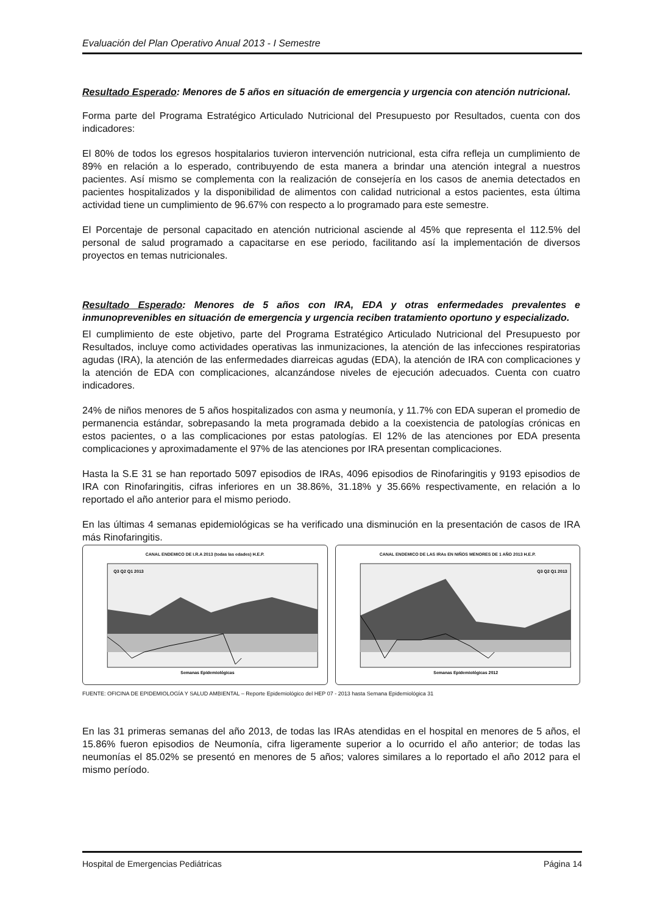Evaluación del Plan Operativo Anual 2013 - I Semestre
Resultado Esperado: Menores de 5 años en situación de emergencia y urgencia con atención nutricional.
Forma parte del Programa Estratégico Articulado Nutricional del Presupuesto por Resultados, cuenta con dos indicadores:
El 80% de todos los egresos hospitalarios tuvieron intervención nutricional, esta cifra refleja un cumplimiento de 89% en relación a lo esperado, contribuyendo de esta manera a brindar una atención integral a nuestros pacientes. Así mismo se complementa con la realización de consejería en los casos de anemia detectados en pacientes hospitalizados y la disponibilidad de alimentos con calidad nutricional a estos pacientes, esta última actividad tiene un cumplimiento de 96.67% con respecto a lo programado para este semestre.
El Porcentaje de personal capacitado en atención nutricional asciende al 45% que representa el 112.5% del personal de salud programado a capacitarse en ese periodo, facilitando así la implementación de diversos proyectos en temas nutricionales.
Resultado Esperado: Menores de 5 años con IRA, EDA y otras enfermedades prevalentes e inmunoprevenibles en situación de emergencia y urgencia reciben tratamiento oportuno y especializado.
El cumplimiento de este objetivo, parte del Programa Estratégico Articulado Nutricional del Presupuesto por Resultados, incluye como actividades operativas las inmunizaciones, la atención de las infecciones respiratorias agudas (IRA), la atención de las enfermedades diarreicas agudas (EDA), la atención de IRA con complicaciones y la atención de EDA con complicaciones, alcanzándose niveles de ejecución adecuados. Cuenta con cuatro indicadores.
24% de niños menores de 5 años hospitalizados con asma y neumonía, y 11.7% con EDA superan el promedio de permanencia estándar, sobrepasando la meta programada debido a la coexistencia de patologías crónicas en estos pacientes, o a las complicaciones por estas patologías. El 12% de las atenciones por EDA presenta complicaciones y aproximadamente el 97% de las atenciones por IRA presentan complicaciones.
Hasta la S.E 31 se han reportado 5097 episodios de IRAs, 4096 episodios de Rinofaringitis y 9193 episodios de IRA con Rinofaringitis, cifras inferiores en un 38.86%, 31.18% y 35.66% respectivamente, en relación a lo reportado el año anterior para el mismo periodo.
En las últimas 4 semanas epidemiológicas se ha verificado una disminución en la presentación de casos de IRA más Rinofaringitis.
CANAL ENDEMICO DE I.R.A 2013 (todas las edades) H.E.P.
Q3 Q2 Q1 2013
Semanas Epidemiológicas
CANAL ENDEMICO DE LAS IRAs EN NIÑOS MENORES DE 1 AÑO 2013 H.E.P.
Q3 Q2 Q1 2013
Semanas Epidemiológicas 2012
FUENTE: OFICINA DE EPIDEMIOLOGÍA Y SALUD AMBIENTAL – Reporte Epidemiológico del HEP 07 - 2013 hasta Semana Epidemiológica 31
En las 31 primeras semanas del año 2013, de todas las IRAs atendidas en el hospital en menores de 5 años, el 15.86% fueron episodios de Neumonía, cifra ligeramente superior a lo ocurrido el año anterior; de todas las neumonías el 85.02% se presentó en menores de 5 años; valores similares a lo reportado el año 2012 para el mismo período.
Hospital de Emergencias Pediátricas Página 14